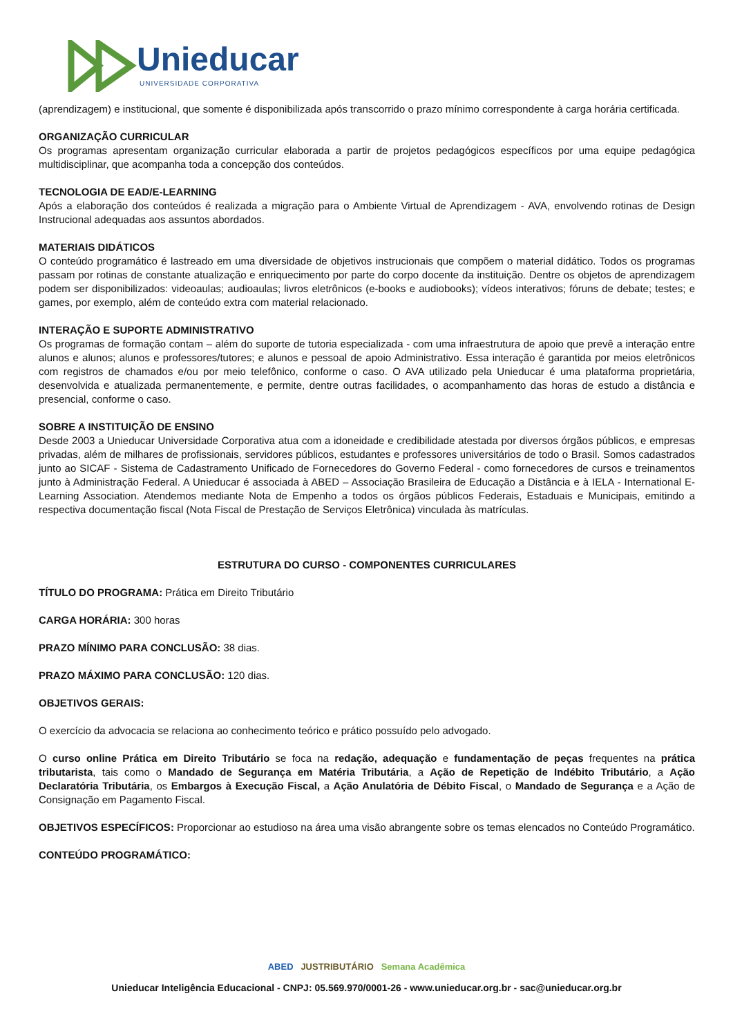Unieducar
UNIVERSIDADE CORPORATIVA
(aprendizagem) e institucional, que somente é disponibilizada após transcorrido o prazo mínimo correspondente à carga horária certificada.
ORGANIZAÇÃO CURRICULAR
Os programas apresentam organização curricular elaborada a partir de projetos pedagógicos específicos por uma equipe pedagógica multidisciplinar, que acompanha toda a concepção dos conteúdos.
TECNOLOGIA DE EAD/E-LEARNING
Após a elaboração dos conteúdos é realizada a migração para o Ambiente Virtual de Aprendizagem - AVA, envolvendo rotinas de Design Instrucional adequadas aos assuntos abordados.
MATERIAIS DIDÁTICOS
O conteúdo programático é lastreado em uma diversidade de objetivos instrucionais que compõem o material didático. Todos os programas passam por rotinas de constante atualização e enriquecimento por parte do corpo docente da instituição. Dentre os objetos de aprendizagem podem ser disponibilizados: videoaulas; audioaulas; livros eletrônicos (e-books e audiobooks); vídeos interativos; fóruns de debate; testes; e games, por exemplo, além de conteúdo extra com material relacionado.
INTERAÇÃO E SUPORTE ADMINISTRATIVO
Os programas de formação contam – além do suporte de tutoria especializada - com uma infraestrutura de apoio que prevê a interação entre alunos e alunos; alunos e professores/tutores; e alunos e pessoal de apoio Administrativo. Essa interação é garantida por meios eletrônicos com registros de chamados e/ou por meio telefônico, conforme o caso. O AVA utilizado pela Unieducar é uma plataforma proprietária, desenvolvida e atualizada permanentemente, e permite, dentre outras facilidades, o acompanhamento das horas de estudo a distância e presencial, conforme o caso.
SOBRE A INSTITUIÇÃO DE ENSINO
Desde 2003 a Unieducar Universidade Corporativa atua com a idoneidade e credibilidade atestada por diversos órgãos públicos, e empresas privadas, além de milhares de profissionais, servidores públicos, estudantes e professores universitários de todo o Brasil. Somos cadastrados junto ao SICAF - Sistema de Cadastramento Unificado de Fornecedores do Governo Federal - como fornecedores de cursos e treinamentos junto à Administração Federal. A Unieducar é associada à ABED – Associação Brasileira de Educação a Distância e à IELA - International E-Learning Association. Atendemos mediante Nota de Empenho a todos os órgãos públicos Federais, Estaduais e Municipais, emitindo a respectiva documentação fiscal (Nota Fiscal de Prestação de Serviços Eletrônica) vinculada às matrículas.
ESTRUTURA DO CURSO - COMPONENTES CURRICULARES
TÍTULO DO PROGRAMA: Prática em Direito Tributário
CARGA HORÁRIA: 300 horas
PRAZO MÍNIMO PARA CONCLUSÃO: 38 dias.
PRAZO MÁXIMO PARA CONCLUSÃO: 120 dias.
OBJETIVOS GERAIS:
O exercício da advocacia se relaciona ao conhecimento teórico e prático possuído pelo advogado.
O curso online Prática em Direito Tributário se foca na redação, adequação e fundamentação de peças frequentes na prática tributarista, tais como o Mandado de Segurança em Matéria Tributária, a Ação de Repetição de Indébito Tributário, a Ação Declaratória Tributária, os Embargos à Execução Fiscal, a Ação Anulatória de Débito Fiscal, o Mandado de Segurança e a Ação de Consignação em Pagamento Fiscal.
OBJETIVOS ESPECÍFICOS: Proporcionar ao estudioso na área uma visão abrangente sobre os temas elencados no Conteúdo Programático.
CONTEÚDO PROGRAMÁTICO:
ABED JUSTRIBUTÁRIO Semana Acadêmica
Unieducar Inteligência Educacional - CNPJ: 05.569.970/0001-26 - www.unieducar.org.br - sac@unieducar.org.br